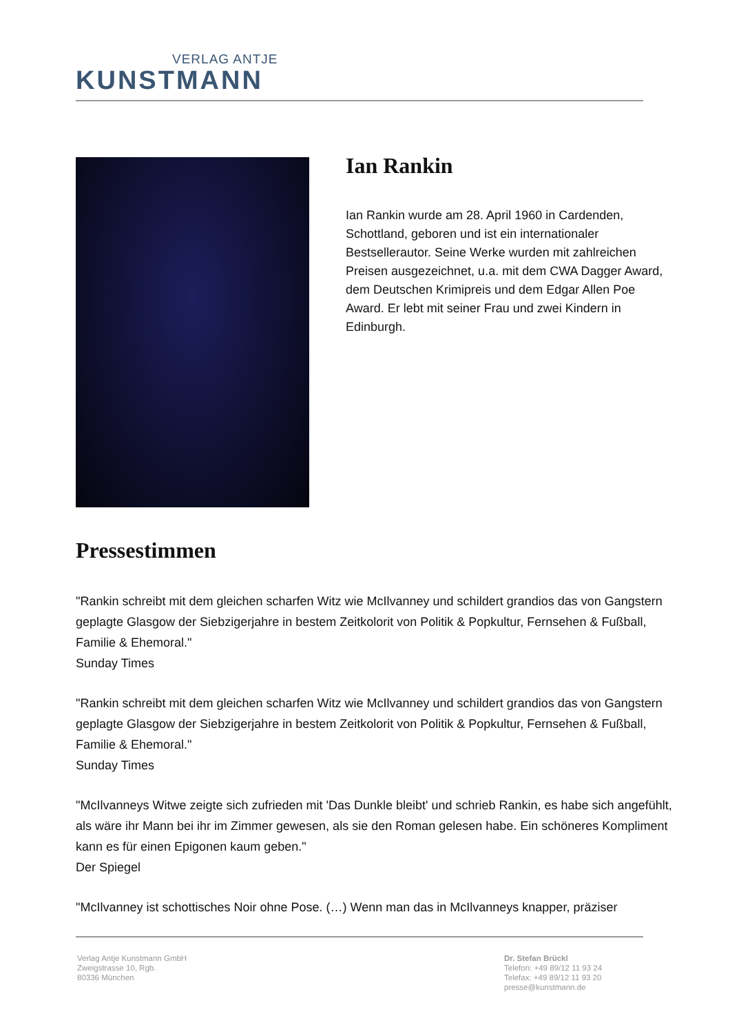VERLAG ANTJE
KUNSTMANN
Ian Rankin
Ian Rankin wurde am 28. April 1960 in Cardenden, Schottland, geboren und ist ein internationaler Bestsellerautor. Seine Werke wurden mit zahlreichen Preisen ausgezeichnet, u.a. mit dem CWA Dagger Award, dem Deutschen Krimipreis und dem Edgar Allen Poe Award. Er lebt mit seiner Frau und zwei Kindern in Edinburgh.
Pressestimmen
"Rankin schreibt mit dem gleichen scharfen Witz wie McIlvanney und schildert grandios das von Gangstern geplagte Glasgow der Siebzigerjahre in bestem Zeitkolorit von Politik & Popkultur, Fernsehen & Fußball, Familie & Ehemoral."
Sunday Times
"Rankin schreibt mit dem gleichen scharfen Witz wie McIlvanney und schildert grandios das von Gangstern geplagte Glasgow der Siebzigerjahre in bestem Zeitkolorit von Politik & Popkultur, Fernsehen & Fußball, Familie & Ehemoral."
Sunday Times
"McIlvanneys Witwe zeigte sich zufrieden mit 'Das Dunkle bleibt' und schrieb Rankin, es habe sich angefühlt, als wäre ihr Mann bei ihr im Zimmer gewesen, als sie den Roman gelesen habe. Ein schöneres Kompliment kann es für einen Epigonen kaum geben."
Der Spiegel
"McIlvanney ist schottisches Noir ohne Pose. (…) Wenn man das in McIlvanneys knapper, präziser
Verlag Antje Kunstmann GmbH
Zweigstrasse 10, Rgb.
80336 München
Dr. Stefan Brückl
Telefon: +49 89/12 11 93 24
Telefax: +49 89/12 11 93 20
presse@kunstmann.de